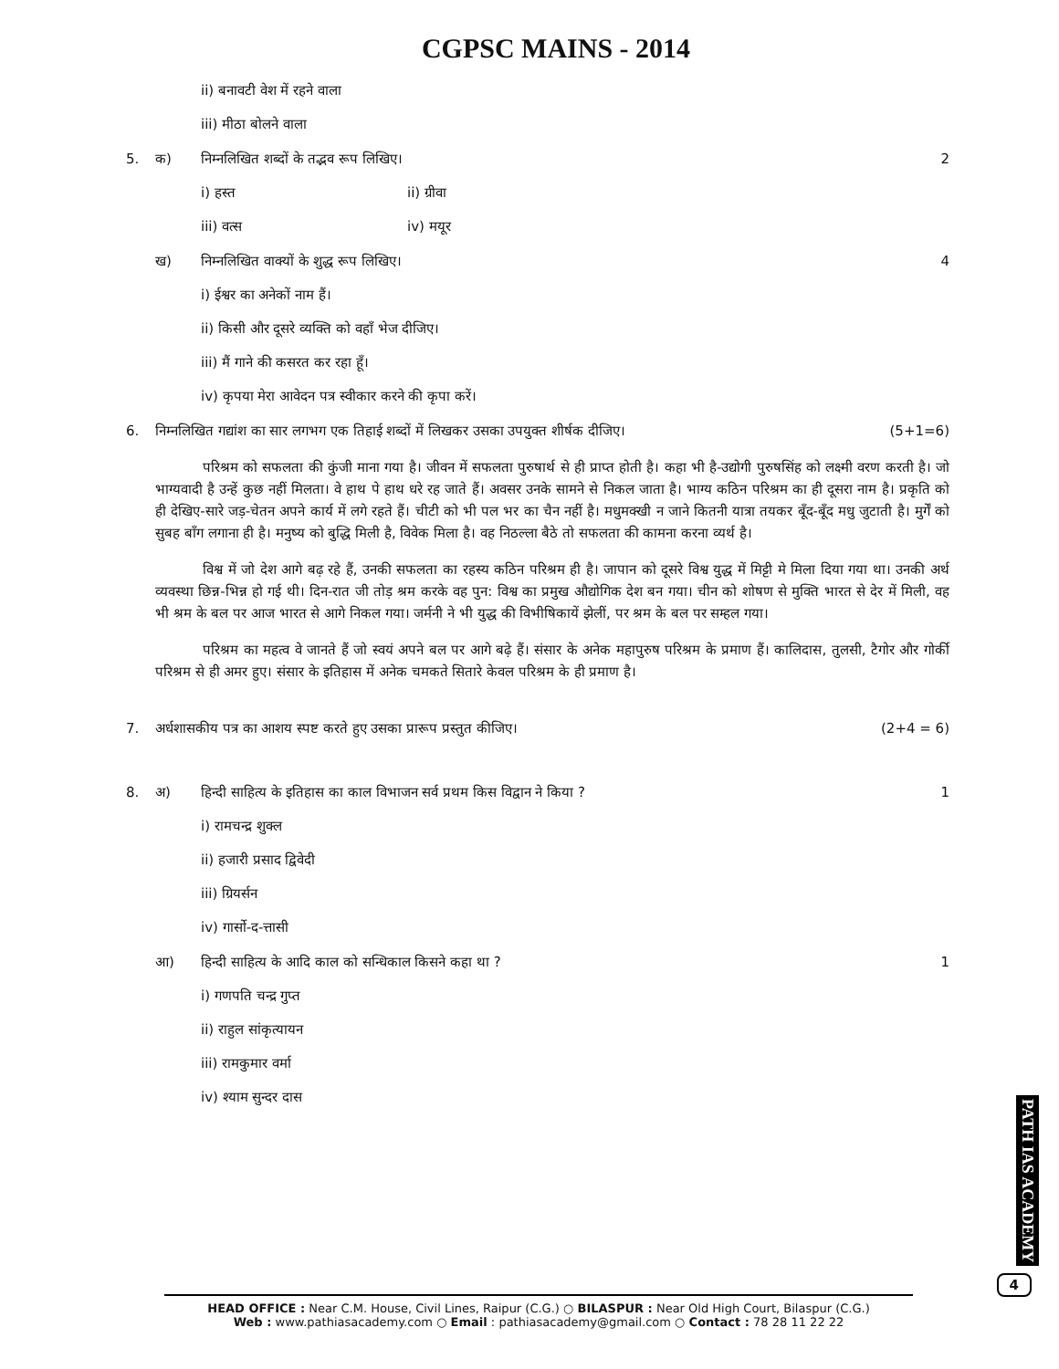CGPSC MAINS - 2014
ii) बनावटी वेश में रहने वाला
iii) मीठा बोलने वाला
5. क) निम्नलिखित शब्दों के तद्भव रूप लिखिए। 2
i) हस्त ii) ग्रीवा
iii) वत्स iv) मयूर
ख) निम्नलिखित वाक्यों के शुद्ध रूप लिखिए। 4
i) ईश्वर का अनेकों नाम हैं।
ii) किसी और दूसरे व्यक्ति को वहाँ भेज दीजिए।
iii) मैं गाने की कसरत कर रहा हूँ।
iv) कृपया मेरा आवेदन पत्र स्वीकार करने की कृपा करें।
6. निम्नलिखित गद्यांश का सार लगभग एक तिहाई शब्दों में लिखकर उसका उपयुक्त शीर्षक दीजिए। (5+1=6)
परिश्रम को सफलता की कुंजी माना गया है। जीवन में सफलता पुरुषार्थ से ही प्राप्त होती है। कहा भी है-उद्योगी पुरुषसिंह को लक्ष्मी वरण करती है। जो भाग्यवादी है उन्हें कुछ नहीं मिलता। वे हाथ पे हाथ धरे रह जाते हैं। अवसर उनके सामने से निकल जाता है। भाग्य कठिन परिश्रम का ही दूसरा नाम है। प्रकृति को ही देखिए-सारे जड़-चेतन अपने कार्य में लगे रहते हैं। चीटी को भी पल भर का चैन नहीं है। मधुमक्खी न जाने कितनी यात्रा तयकर बूँद-बूँद मधु जुटाती है। मुर्गें को सुबह बाँग लगाना ही है। मनुष्य को बुद्धि मिली है, विवेक मिला है। वह निठल्ला बैठे तो सफलता की कामना करना व्यर्थ है।
विश्व में जो देश आगे बढ़ रहे हैं, उनकी सफलता का रहस्य कठिन परिश्रम ही है। जापान को दूसरे विश्व युद्ध में मिट्टी मे मिला दिया गया था। उनकी अर्थ व्यवस्था छिन्न-भिन्न हो गई थी। दिन-रात जी तोड़ श्रम करके वह पुन: विश्व का प्रमुख औद्योगिक देश बन गया। चीन को शोषण से मुक्ति भारत से देर में मिली, वह भी श्रम के बल पर आज भारत से आगे निकल गया। जर्मनी ने भी युद्ध की विभीषिकायें झेलीं, पर श्रम के बल पर सम्हल गया।
परिश्रम का महत्व वे जानते हैं जो स्वयं अपने बल पर आगे बढ़े हैं। संसार के अनेक महापुरुष परिश्रम के प्रमाण हैं। कालिदास, तुलसी, टैगोर और गोर्की परिश्रम से ही अमर हुए। संसार के इतिहास में अनेक चमकते सितारे केवल परिश्रम के ही प्रमाण है।
7. अर्धशासकीय पत्र का आशय स्पष्ट करते हुए उसका प्रारूप प्रस्तुत कीजिए। (2+4 = 6)
8. अ) हिन्दी साहित्य के इतिहास का काल विभाजन सर्व प्रथम किस विद्वान ने किया ? 1
i) रामचन्द्र शुक्ल
ii) हजारी प्रसाद द्विवेदी
iii) ग्रियर्सन
iv) गार्सो-द-त्तासी
आ) हिन्दी साहित्य के आदि काल को सन्धिकाल किसने कहा था ? 1
i) गणपति चन्द्र गुप्त
ii) राहुल सांकृत्यायन
iii) रामकुमार वर्मा
iv) श्याम सुन्दर दास
PATH IAS ACADEMY
4
HEAD OFFICE : Near C.M. House, Civil Lines, Raipur (C.G.) ○ BILASPUR : Near Old High Court, Bilaspur (C.G.)
Web : www.pathiasacademy.com ○ Email : pathiasacademy@gmail.com ○ Contact : 78 28 11 22 22